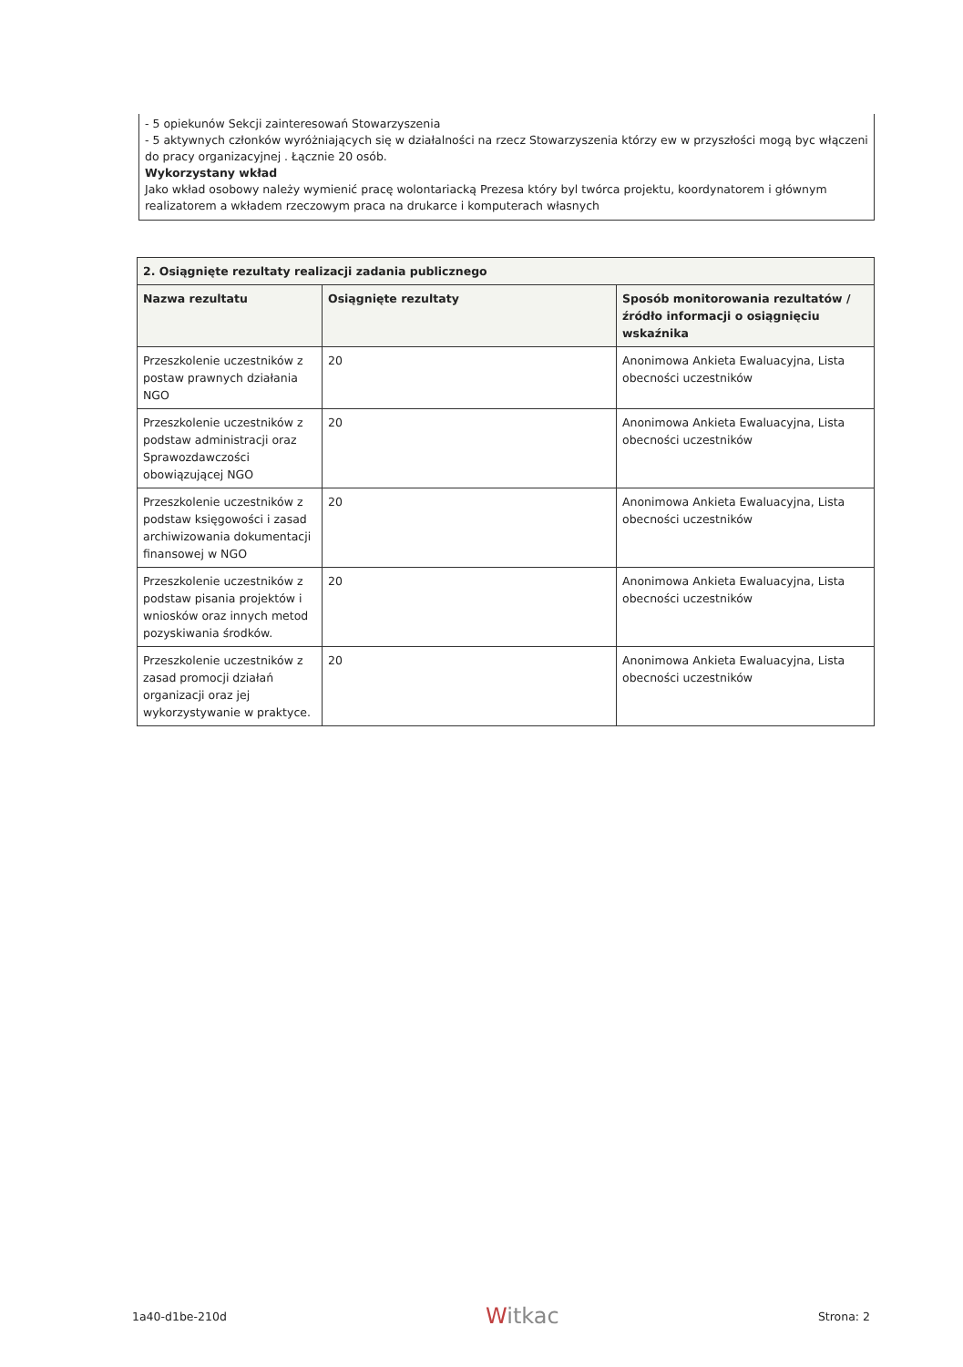- 5 opiekunów Sekcji zainteresowań Stowarzyszenia
- 5 aktywnych członków wyróżniających się w działalności na rzecz Stowarzyszenia którzy ew w przyszłości mogą byc włączeni do pracy organizacyjnej . Łącznie 20 osób.
Wykorzystany wkład
Jako wkład osobowy należy wymienić pracę wolontariacką Prezesa który byl twórca projektu, koordynatorem i głównym realizatorem a wkładem rzeczowym praca na drukarce i komputerach własnych
| 2. Osiągnięte rezultaty realizacji zadania publicznego | | |
| --- | --- | --- |
| Nazwa rezultatu | Osiągnięte rezultaty | Sposób monitorowania rezultatów / źródło informacji o osiągnięciu wskaźnika |
| Przeszkolenie uczestników z postaw prawnych działania NGO | 20 | Anonimowa Ankieta Ewaluacyjna, Lista obecności uczestników |
| Przeszkolenie uczestników z podstaw administracji oraz Sprawozdawczości obowiązującej NGO | 20 | Anonimowa Ankieta Ewaluacyjna, Lista obecności uczestników |
| Przeszkolenie uczestników z podstaw księgowości i zasad archiwizowania dokumentacji finansowej w NGO | 20 | Anonimowa Ankieta Ewaluacyjna, Lista obecności uczestników |
| Przeszkolenie uczestników z podstaw pisania projektów i wniosków oraz innych metod pozyskiwania środków. | 20 | Anonimowa Ankieta Ewaluacyjna, Lista obecności uczestników |
| Przeszkolenie uczestników z zasad promocji działań organizacji oraz jej wykorzystywanie w praktyce. | 20 | Anonimowa Ankieta Ewaluacyjna, Lista obecności uczestników |
1a40-d1be-210d
Witkac
Strona: 2